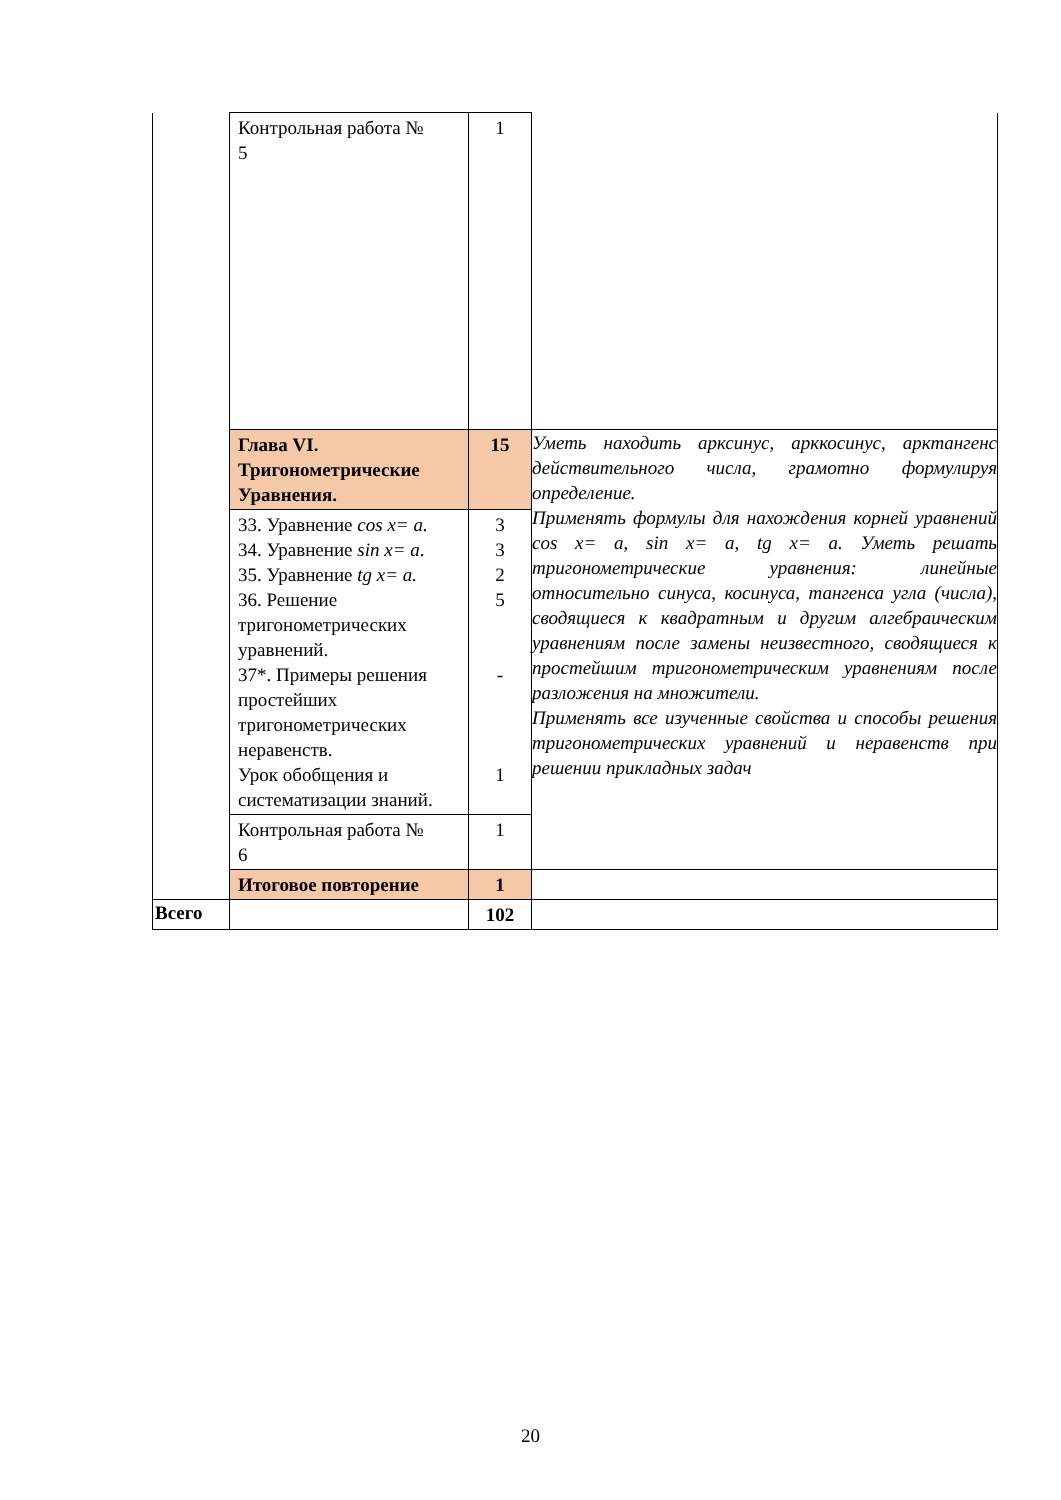| | Контрольная работа № 5 | 1 | |
| | Глава VI. Тригонометрические Уравнения. | 15 | Уметь находить арксинус, арккосинус, арктангенс действительного числа, грамотно формулируя определение. Применять формулы для нахождения корней уравнений cos x= a, sin x= a, tg x= a. Уметь решать тригонометрические уравнения: линейные относительно синуса, косинуса, тангенса угла (числа), сводящиеся к квадратным и другим алгебраическим уравнениям после замены неизвестного, сводящиеся к простейшим тригонометрическим уравнениям после разложения на множители. Применять все изученные свойства и способы решения тригонометрических уравнений и неравенств при решении прикладных задач |
| | 33. Уравнение cos x= a. 34. Уравнение sin x= a . 35. Уравнение tg x= a. 36. Решение тригонометрических уравнений. 37*. Примеры решения простейших тригонометрических неравенств. Урок обобщения и систематизации знаний. | 3 3 2 5 - 1 | |
| | Контрольная работа № 6 | 1 | |
| | Итоговое повторение | 1 | |
| Всего | | 102 | |
20